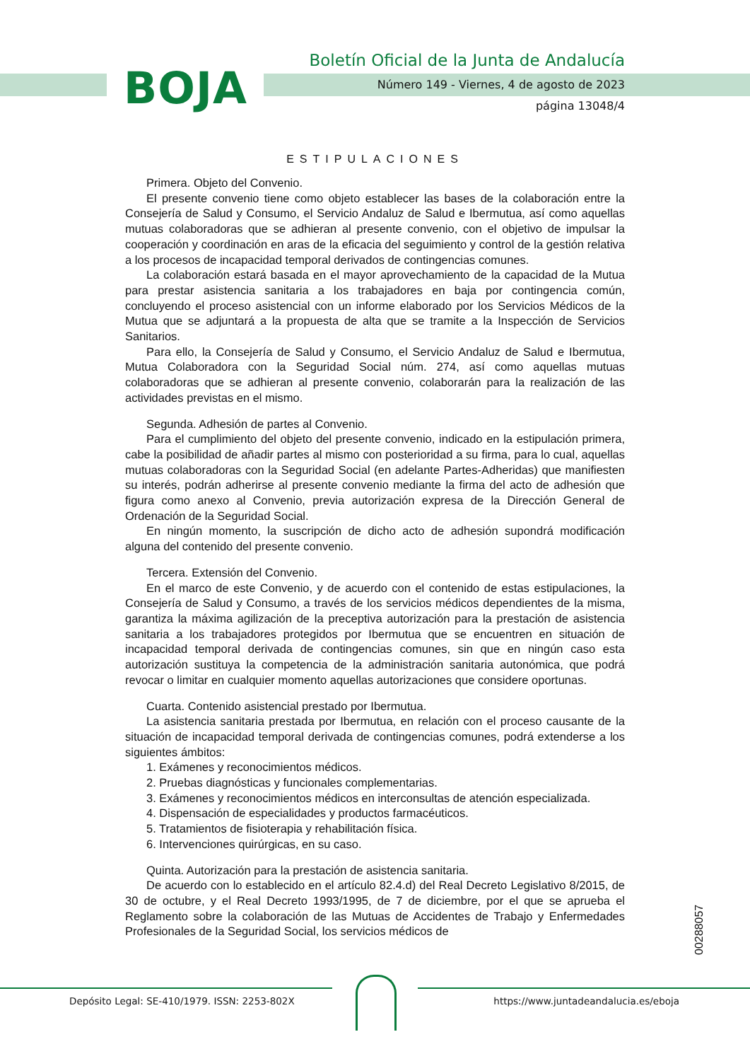BOJA
Boletín Oficial de la Junta de Andalucía
Número 149 - Viernes, 4 de agosto de 2023
página 13048/4
ESTIPULACIONES
Primera. Objeto del Convenio.
El presente convenio tiene como objeto establecer las bases de la colaboración entre la Consejería de Salud y Consumo, el Servicio Andaluz de Salud e Ibermutua, así como aquellas mutuas colaboradoras que se adhieran al presente convenio, con el objetivo de impulsar la cooperación y coordinación en aras de la eficacia del seguimiento y control de la gestión relativa a los procesos de incapacidad temporal derivados de contingencias comunes.
La colaboración estará basada en el mayor aprovechamiento de la capacidad de la Mutua para prestar asistencia sanitaria a los trabajadores en baja por contingencia común, concluyendo el proceso asistencial con un informe elaborado por los Servicios Médicos de la Mutua que se adjuntará a la propuesta de alta que se tramite a la Inspección de Servicios Sanitarios.
Para ello, la Consejería de Salud y Consumo, el Servicio Andaluz de Salud e Ibermutua, Mutua Colaboradora con la Seguridad Social núm. 274, así como aquellas mutuas colaboradoras que se adhieran al presente convenio, colaborarán para la realización de las actividades previstas en el mismo.
Segunda. Adhesión de partes al Convenio.
Para el cumplimiento del objeto del presente convenio, indicado en la estipulación primera, cabe la posibilidad de añadir partes al mismo con posterioridad a su firma, para lo cual, aquellas mutuas colaboradoras con la Seguridad Social (en adelante Partes-Adheridas) que manifiesten su interés, podrán adherirse al presente convenio mediante la firma del acto de adhesión que figura como anexo al Convenio, previa autorización expresa de la Dirección General de Ordenación de la Seguridad Social.
En ningún momento, la suscripción de dicho acto de adhesión supondrá modificación alguna del contenido del presente convenio.
Tercera. Extensión del Convenio.
En el marco de este Convenio, y de acuerdo con el contenido de estas estipulaciones, la Consejería de Salud y Consumo, a través de los servicios médicos dependientes de la misma, garantiza la máxima agilización de la preceptiva autorización para la prestación de asistencia sanitaria a los trabajadores protegidos por Ibermutua que se encuentren en situación de incapacidad temporal derivada de contingencias comunes, sin que en ningún caso esta autorización sustituya la competencia de la administración sanitaria autonómica, que podrá revocar o limitar en cualquier momento aquellas autorizaciones que considere oportunas.
Cuarta. Contenido asistencial prestado por Ibermutua.
La asistencia sanitaria prestada por Ibermutua, en relación con el proceso causante de la situación de incapacidad temporal derivada de contingencias comunes, podrá extenderse a los siguientes ámbitos:
1. Exámenes y reconocimientos médicos.
2. Pruebas diagnósticas y funcionales complementarias.
3. Exámenes y reconocimientos médicos en interconsultas de atención especializada.
4. Dispensación de especialidades y productos farmacéuticos.
5. Tratamientos de fisioterapia y rehabilitación física.
6. Intervenciones quirúrgicas, en su caso.
Quinta. Autorización para la prestación de asistencia sanitaria.
De acuerdo con lo establecido en el artículo 82.4.d) del Real Decreto Legislativo 8/2015, de 30 de octubre, y el Real Decreto 1993/1995, de 7 de diciembre, por el que se aprueba el Reglamento sobre la colaboración de las Mutuas de Accidentes de Trabajo y Enfermedades Profesionales de la Seguridad Social, los servicios médicos de
00288057
Depósito Legal: SE-410/1979. ISSN: 2253-802X https://www.juntadeandalucia.es/eboja